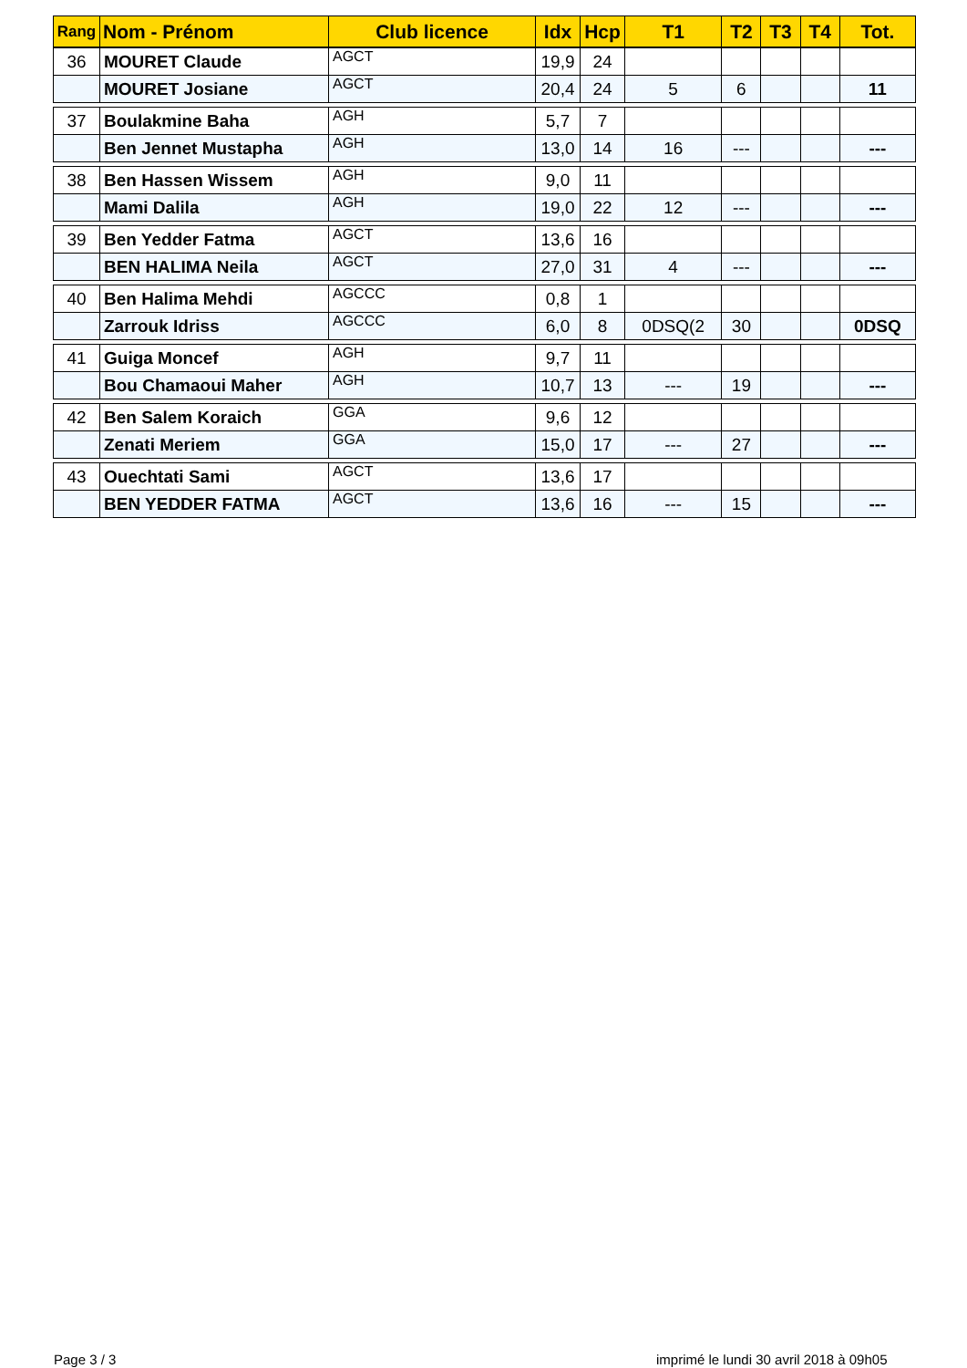| Rang | Nom - Prénom | Club licence | Idx | Hcp | T1 | T2 | T3 | T4 | Tot. |
| --- | --- | --- | --- | --- | --- | --- | --- | --- | --- |
| 36 | MOURET Claude | AGCT | 19,9 | 24 | | | | | |
| | MOURET Josiane | AGCT | 20,4 | 24 | 5 | 6 | | | 11 |
| 37 | Boulakmine Baha | AGH | 5,7 | 7 | | | | | |
| | Ben Jennet Mustapha | AGH | 13,0 | 14 | 16 | --- | | | --- |
| 38 | Ben Hassen Wissem | AGH | 9,0 | 11 | | | | | |
| | Mami Dalila | AGH | 19,0 | 22 | 12 | --- | | | --- |
| 39 | Ben Yedder Fatma | AGCT | 13,6 | 16 | | | | | |
| | BEN HALIMA Neila | AGCT | 27,0 | 31 | 4 | --- | | | --- |
| 40 | Ben Halima Mehdi | AGCCC | 0,8 | 1 | | | | | |
| | Zarrouk Idriss | AGCCC | 6,0 | 8 | 0DSQ(2 | 30 | | | 0DSQ |
| 41 | Guiga Moncef | AGH | 9,7 | 11 | | | | | |
| | Bou Chamaoui Maher | AGH | 10,7 | 13 | --- | 19 | | | --- |
| 42 | Ben Salem Koraich | GGA | 9,6 | 12 | | | | | |
| | Zenati Meriem | GGA | 15,0 | 17 | --- | 27 | | | --- |
| 43 | Ouechtati Sami | AGCT | 13,6 | 17 | | | | | |
| | BEN YEDDER FATMA | AGCT | 13,6 | 16 | --- | 15 | | | --- |
Page 3 / 3
imprimé le lundi 30 avril 2018 à 09h05